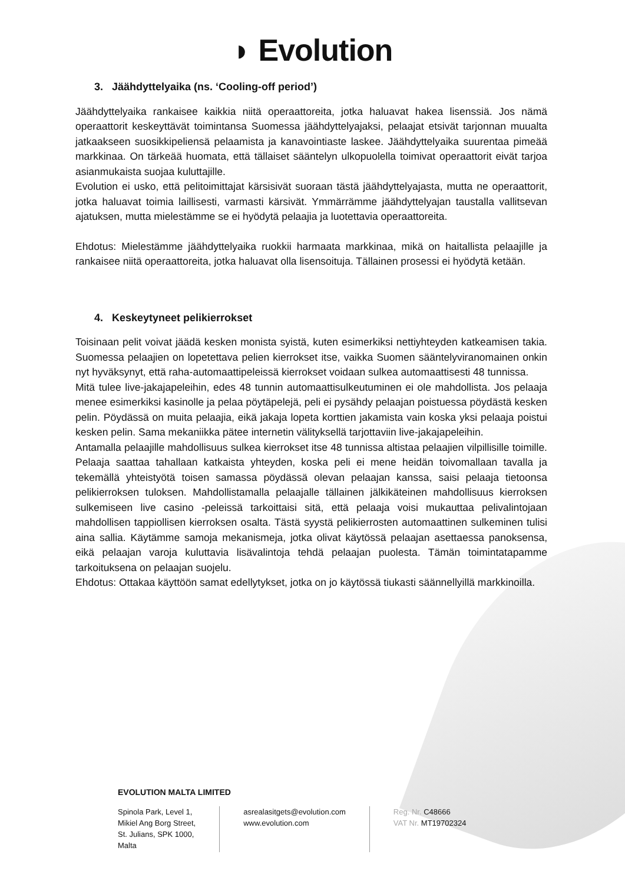◗ Evolution
3. Jäähdyttelyaika (ns. ‘Cooling-off period’)
Jäähdyttelyaika rankaisee kaikkia niitä operaattoreita, jotka haluavat hakea lisenssiä. Jos nämä operaattorit keskeyttävät toimintansa Suomessa jäähdyttelyajaksi, pelaajat etsivät tarjonnan muualta jatkaakseen suosikkipeliensä pelaamista ja kanavointiaste laskee. Jäähdyttelyaika suurentaa pimeää markkinaa. On tärkeää huomata, että tällaiset sääntelyn ulkopuolella toimivat operaattorit eivät tarjoa asianmukaista suojaa kuluttajille.
Evolution ei usko, että pelitoimittajat kärsisivät suoraan tästä jäähdyttelyajasta, mutta ne operaattorit, jotka haluavat toimia laillisesti, varmasti kärsivät. Ymmärrämme jäähdyttelyajan taustalla vallitsevan ajatuksen, mutta mielestämme se ei hyödytä pelaajia ja luotettavia operaattoreita.
Ehdotus: Mielestämme jäähdyttelyaika ruokkii harmaata markkinaa, mikä on haitallista pelaajille ja rankaisee niitä operaattoreita, jotka haluavat olla lisensoituja. Tällainen prosessi ei hyödytä ketään.
4. Keskeytyneet pelikierrokset
Toisinaan pelit voivat jäädä kesken monista syistä, kuten esimerkiksi nettiyhteyden katkeamisen takia. Suomessa pelaajien on lopetettava pelien kierrokset itse, vaikka Suomen sääntelyviranomainen onkin nyt hyväksynyt, että raha-automaattipeleissä kierrokset voidaan sulkea automaattisesti 48 tunnissa.
Mitä tulee live-jakajapeleihin, edes 48 tunnin automaattisulkeutuminen ei ole mahdollista. Jos pelaaja menee esimerkiksi kasinolle ja pelaa pöytäpelejä, peli ei pysähdy pelaajan poistuessa pöydästä kesken pelin. Pöydässä on muita pelaajia, eikä jakaja lopeta korttien jakamista vain koska yksi pelaaja poistui kesken pelin. Sama mekaniikka pätee internetin välityksellä tarjottaviin live-jakajapeleihin.
Antamalla pelaajille mahdollisuus sulkea kierrokset itse 48 tunnissa altistaa pelaajien vilpillisille toimille. Pelaaja saattaa tahallaan katkaista yhteyden, koska peli ei mene heidän toivomallaan tavalla ja tekemällä yhteistyötä toisen samassa pöydässä olevan pelaajan kanssa, saisi pelaaja tietoonsa pelikierroksen tuloksen. Mahdollistamalla pelaajalle tällainen jälkikäteinen mahdollisuus kierroksen sulkemiseen live casino -peleissä tarkoittaisi sitä, että pelaaja voisi mukauttaa pelivalintojaan mahdollisen tappiollisen kierroksen osalta. Tästä syystä pelikierrosten automaattinen sulkeminen tulisi aina sallia. Käytämme samoja mekanismeja, jotka olivat käytössä pelaajan asettaessa panoksensa, eikä pelaajan varoja kuluttavia lisävalintoja tehdä pelaajan puolesta. Tämän toimintatapamme tarkoituksena on pelaajan suojelu.
Ehdotus: Ottakaa käyttöön samat edellytykset, jotka on jo käytössä tiukasti säännellyillä markkinoilla.
EVOLUTION MALTA LIMITED
Spinola Park, Level 1,
Mikiel Ang Borg Street,
St. Julians, SPK 1000,
Malta
asrealasitgets@evolution.com
www.evolution.com
Reg. Nr. C48666
VAT Nr. MT19702324